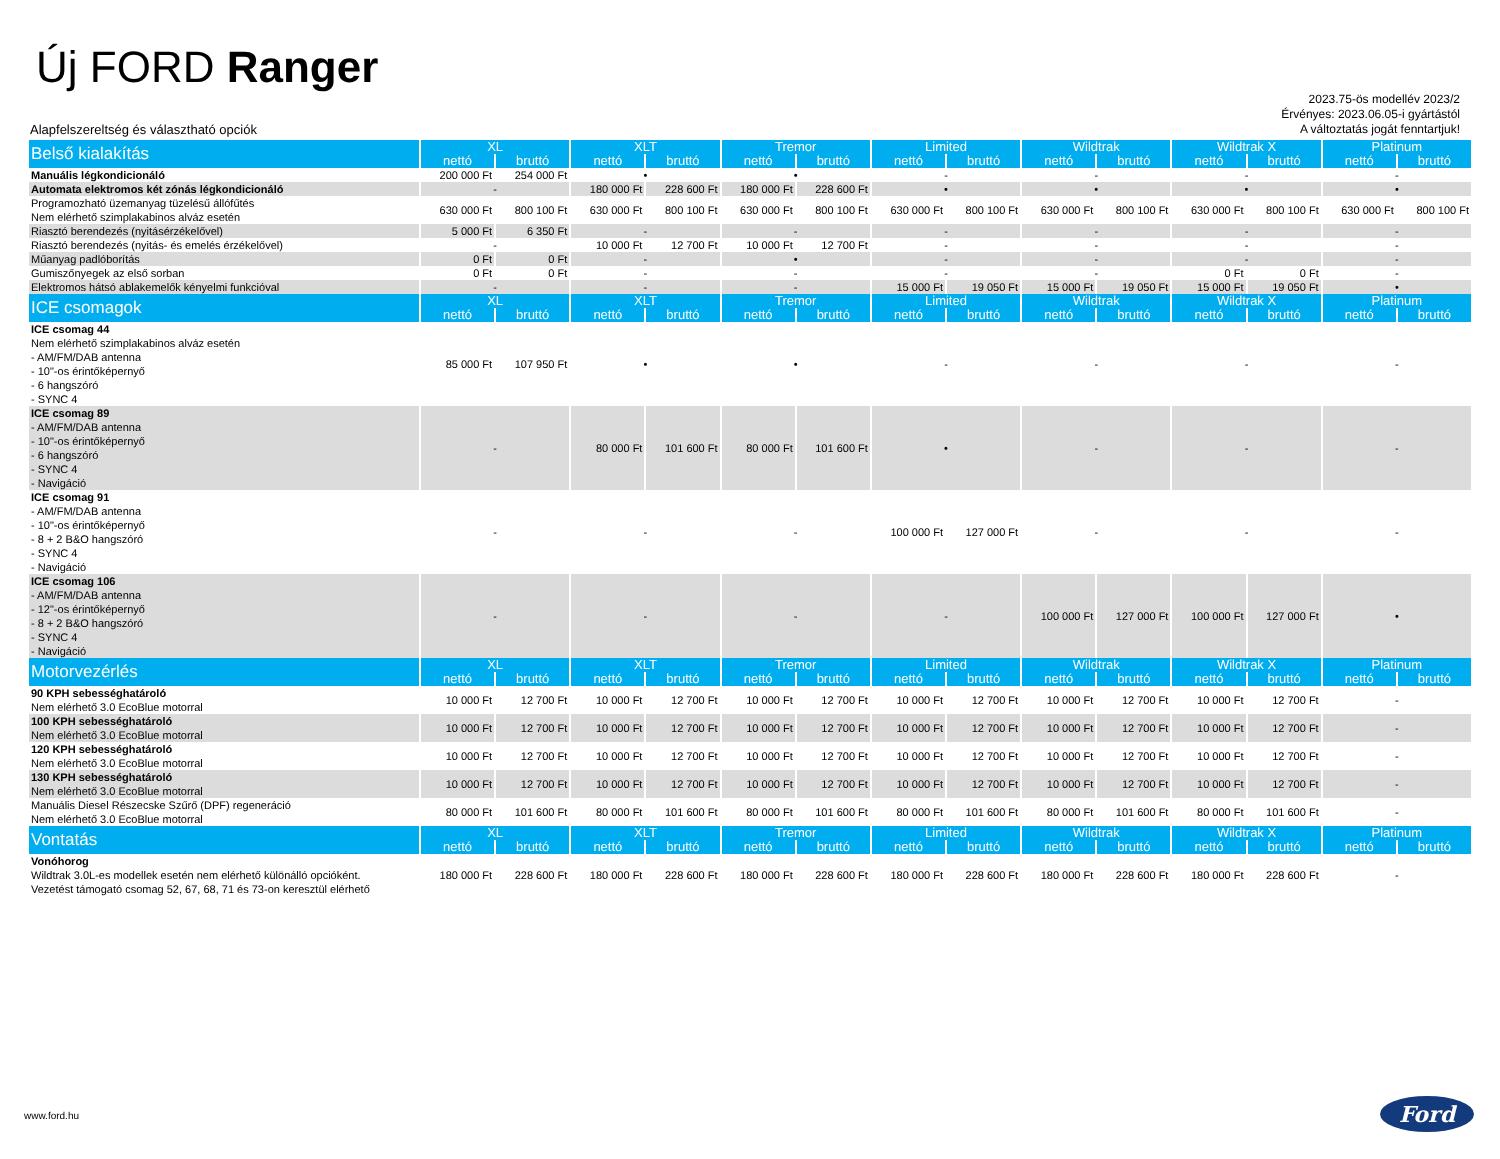Új FORD Ranger
2023.75-ös modellév 2023/2
Érvényes: 2023.06.05-i gyártástól
A változtatás jogát fenntartjuk!
Alapfelszereltség és választható opciók
| Belső kialakítás | XL | | XLT | | Tremor | | Limited | | Wildtrak | | Wildtrak X | | Platinum | |
| --- | --- | --- | --- | --- | --- | --- | --- | --- | --- | --- | --- | --- | --- | --- |
| | nettó | bruttó | nettó | bruttó | nettó | bruttó | nettó | bruttó | nettó | bruttó | nettó | bruttó | nettó | bruttó |
| Manuális légkondicionáló | 200 000 Ft | 254 000 Ft | • | | • | | - | | - | | - | | - | |
| Automata elektromos két zónás légkondicionáló | - | | 180 000 Ft | 228 600 Ft | 180 000 Ft | 228 600 Ft | • | | • | | • | | • | |
| Programozható üzemanyag tüzelésű állófűtés Nem elérhető szimplakabinos alváz esetén | 630 000 Ft | 800 100 Ft | 630 000 Ft | 800 100 Ft | 630 000 Ft | 800 100 Ft | 630 000 Ft | 800 100 Ft | 630 000 Ft | 800 100 Ft | 630 000 Ft | 800 100 Ft | 630 000 Ft | 800 100 Ft |
| Riasztó berendezés (nyitásérzékelővel) | 5 000 Ft | 6 350 Ft | - | | - | | - | | - | | - | | - | |
| Riasztó berendezés (nyitás- és emelés érzékelővel) | - | | 10 000 Ft | 12 700 Ft | 10 000 Ft | 12 700 Ft | - | | - | | - | | - | |
| Műanyag padlóborítás | 0 Ft | 0 Ft | - | | • | | - | | - | | - | | - | |
| Gumiszőnyegek az első sorban | 0 Ft | 0 Ft | - | | - | | - | | - | | 0 Ft | 0 Ft | - | |
| Elektromos hátsó ablakemelők kényelmi funkcióval | - | | - | | - | | 15 000 Ft | 19 050 Ft | 15 000 Ft | 19 050 Ft | 15 000 Ft | 19 050 Ft | • | |
| ICE csomagok | XL | | XLT | | Tremor | | Limited | | Wildtrak | | Wildtrak X | | Platinum | |
| | nettó | bruttó | nettó | bruttó | nettó | bruttó | nettó | bruttó | nettó | bruttó | nettó | bruttó | nettó | bruttó |
| ICE csomag 44 Nem elérhető szimplakabinos alváz esetén - AM/FM/DAB antenna - 10"-os érintőképernyő - 6 hangszóró - SYNC 4 | 85 000 Ft | 107 950 Ft | • | | • | | - | | - | | - | | - | |
| ICE csomag 89 - AM/FM/DAB antenna - 10"-os érintőképernyő - 6 hangszóró - SYNC 4 - Navigáció | - | | 80 000 Ft | 101 600 Ft | 80 000 Ft | 101 600 Ft | • | | - | | - | | - | |
| ICE csomag 91 - AM/FM/DAB antenna - 10"-os érintőképernyő - 8 + 2 B&O hangszóró - SYNC 4 - Navigáció | - | | - | | - | | 100 000 Ft | 127 000 Ft | - | | - | | - | |
| ICE csomag 106 - AM/FM/DAB antenna - 12"-os érintőképernyő - 8 + 2 B&O hangszóró - SYNC 4 - Navigáció | - | | - | | - | | - | | 100 000 Ft | 127 000 Ft | 100 000 Ft | 127 000 Ft | • | |
| Motorvezérlés | XL | | XLT | | Tremor | | Limited | | Wildtrak | | Wildtrak X | | Platinum | |
| | nettó | bruttó | nettó | bruttó | nettó | bruttó | nettó | bruttó | nettó | bruttó | nettó | bruttó | nettó | bruttó |
| 90 KPH sebességhatároló Nem elérhető 3.0 EcoBlue motorral | 10 000 Ft | 12 700 Ft | 10 000 Ft | 12 700 Ft | 10 000 Ft | 12 700 Ft | 10 000 Ft | 12 700 Ft | 10 000 Ft | 12 700 Ft | 10 000 Ft | 12 700 Ft | - | |
| 100 KPH sebességhatároló Nem elérhető 3.0 EcoBlue motorral | 10 000 Ft | 12 700 Ft | 10 000 Ft | 12 700 Ft | 10 000 Ft | 12 700 Ft | 10 000 Ft | 12 700 Ft | 10 000 Ft | 12 700 Ft | 10 000 Ft | 12 700 Ft | - | |
| 120 KPH sebességhatároló Nem elérhető 3.0 EcoBlue motorral | 10 000 Ft | 12 700 Ft | 10 000 Ft | 12 700 Ft | 10 000 Ft | 12 700 Ft | 10 000 Ft | 12 700 Ft | 10 000 Ft | 12 700 Ft | 10 000 Ft | 12 700 Ft | - | |
| 130 KPH sebességhatároló Nem elérhető 3.0 EcoBlue motorral | 10 000 Ft | 12 700 Ft | 10 000 Ft | 12 700 Ft | 10 000 Ft | 12 700 Ft | 10 000 Ft | 12 700 Ft | 10 000 Ft | 12 700 Ft | 10 000 Ft | 12 700 Ft | - | |
| Manuális Diesel Részecske Szűrő (DPF) regeneráció Nem elérhető 3.0 EcoBlue motorral | 80 000 Ft | 101 600 Ft | 80 000 Ft | 101 600 Ft | 80 000 Ft | 101 600 Ft | 80 000 Ft | 101 600 Ft | 80 000 Ft | 101 600 Ft | 80 000 Ft | 101 600 Ft | - | |
| Vontatás | XL | | XLT | | Tremor | | Limited | | Wildtrak | | Wildtrak X | | Platinum | |
| | nettó | bruttó | nettó | bruttó | nettó | bruttó | nettó | bruttó | nettó | bruttó | nettó | bruttó | nettó | bruttó |
| Vonóhorog Wildtrak 3.0L-es modellek esetén nem elérhető különálló opcióként. Vezetést támogató csomag 52, 67, 68, 71 és 73-on keresztül elérhető | 180 000 Ft | 228 600 Ft | 180 000 Ft | 228 600 Ft | 180 000 Ft | 228 600 Ft | 180 000 Ft | 228 600 Ft | 180 000 Ft | 228 600 Ft | 180 000 Ft | 228 600 Ft | - | |
www.ford.hu Ford